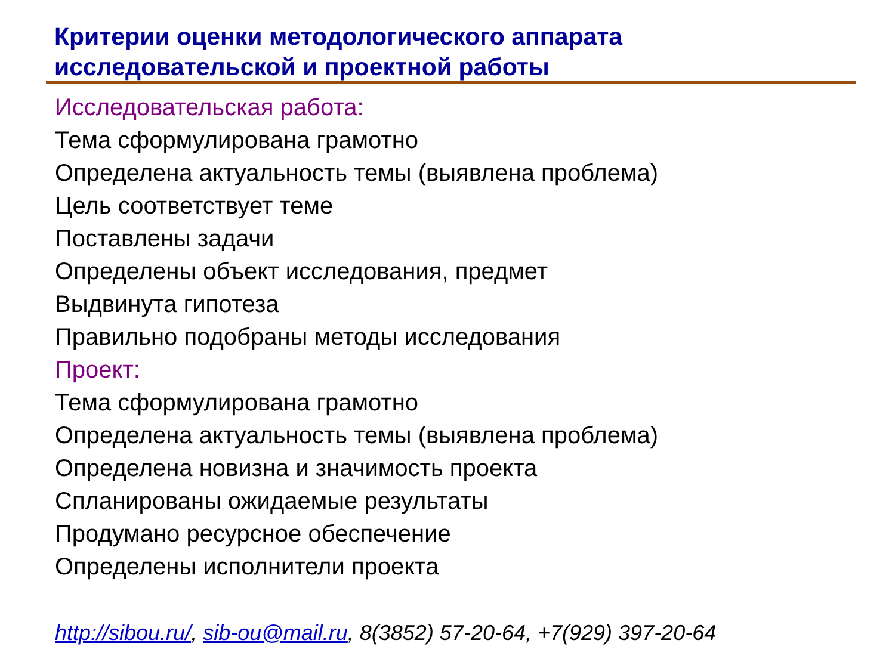Критерии оценки методологического аппарата
исследовательской и проектной работы
Исследовательская работа:
Тема сформулирована грамотно
Определена актуальность темы (выявлена проблема)
Цель соответствует теме
Поставлены задачи
Определены объект исследования, предмет
Выдвинута гипотеза
Правильно подобраны методы исследования
Проект:
Тема сформулирована грамотно
Определена актуальность темы (выявлена проблема)
Определена новизна и значимость проекта
Спланированы ожидаемые результаты
Продумано ресурсное обеспечение
Определены исполнители проекта
http://sibou.ru/, sib-ou@mail.ru, 8(3852) 57-20-64, +7(929) 397-20-64